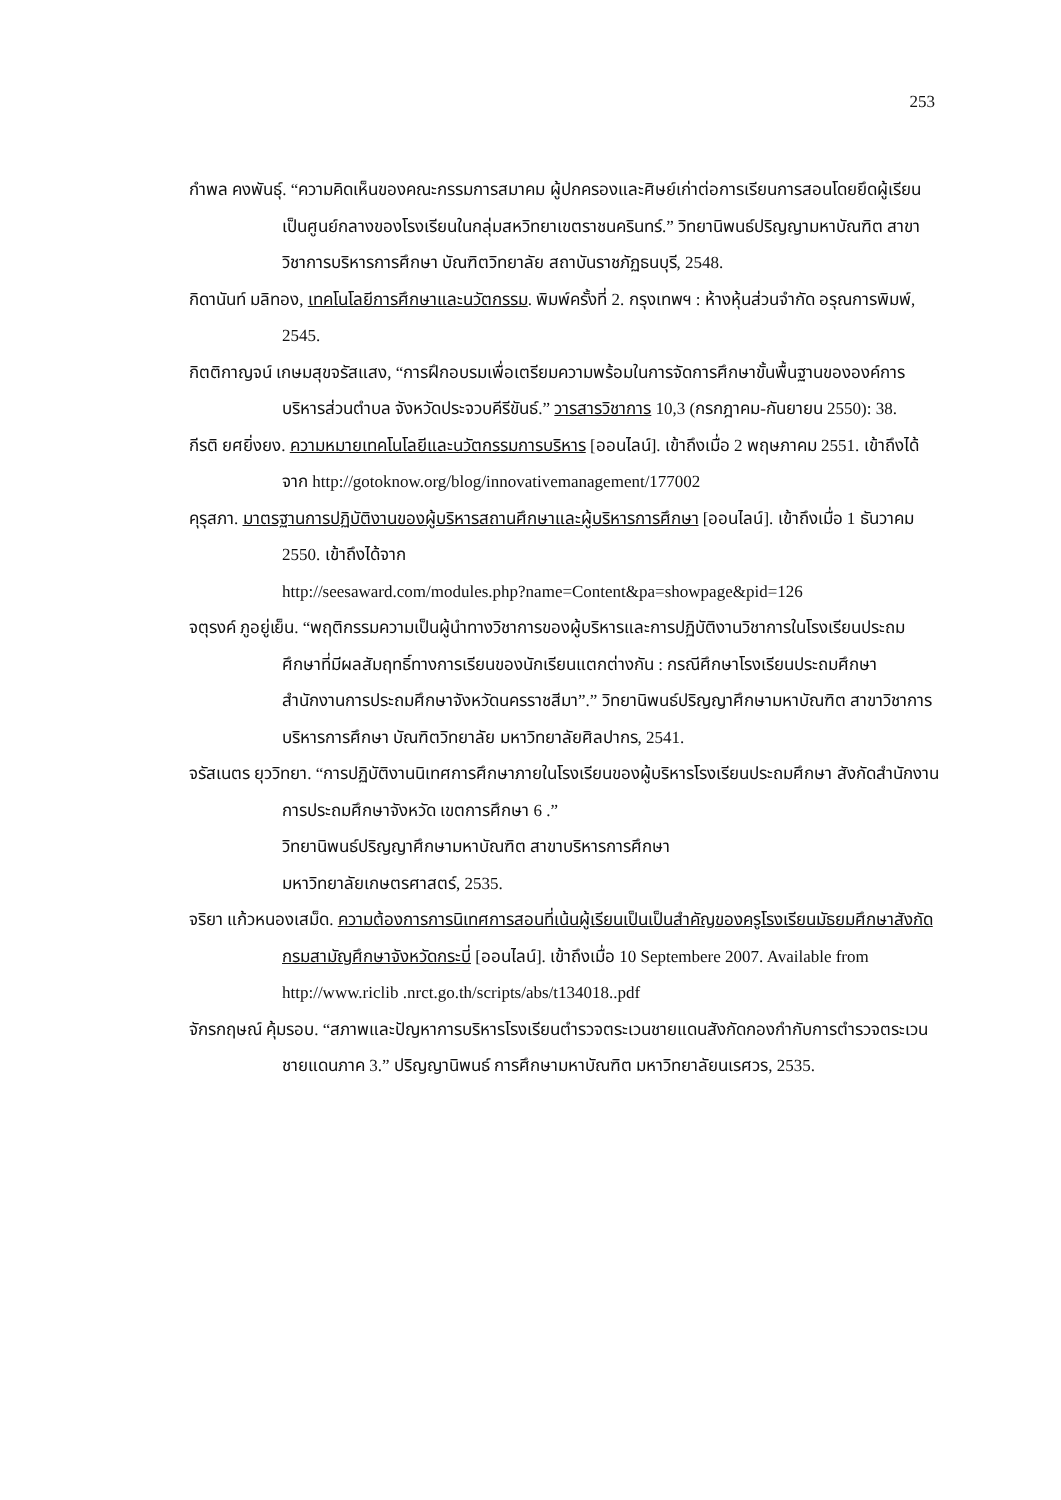253
กำพล คงพันธุ์. “ความคิดเห็นของคณะกรรมการสมาคม ผู้ปกครองและศิษย์เก่าต่อการเรียนการสอนโดยยึดผู้เรียนเป็นศูนย์กลางของโรงเรียนในกลุ่มสหวิทยาเขตราชนครินทร์.” วิทยานิพนธ์ปริญญามหาบัณฑิต สาขาวิชาการบริหารการศึกษา บัณฑิตวิทยาลัย สถาบันราชภัฏธนบุรี, 2548.
กิดานันท์ มลิทอง, เทคโนโลยีการศึกษาและนวัตกรรม. พิมพ์ครั้งที่ 2. กรุงเทพฯ : ห้างหุ้นส่วนจำกัด อรุณการพิมพ์, 2545.
กิตติกาญจน์ เกษมสุขจรัสแสง, “การฝึกอบรมเพื่อเตรียมความพร้อมในการจัดการศึกษาขั้นพื้นฐานขององค์การบริหารส่วนตำบล จังหวัดประจวบคีรีขันธ์.” วารสารวิชาการ 10,3 (กรกฎาคม-กันยายน 2550): 38.
กีรติ ยศยิ่งยง. ความหมายเทคโนโลยีและนวัตกรรมการบริหาร [ออนไลน์]. เข้าถึงเมื่อ 2 พฤษภาคม 2551. เข้าถึงได้จาก http://gotoknow.org/blog/innovativemanagement/177002
คุรุสภา. มาตรฐานการปฏิบัติงานของผู้บริหารสถานศึกษาและผู้บริหารการศึกษา [ออนไลน์]. เข้าถึงเมื่อ 1 ธันวาคม 2550. เข้าถึงได้จาก
http://seesaward.com/modules.php?name=Content&pa=showpage&pid=126
จตุรงค์ ภูอยู่เย็น. “พฤติกรรมความเป็นผู้นำทางวิชาการของผู้บริหารและการปฏิบัติงานวิชาการในโรงเรียนประถมศึกษาที่มีผลสัมฤทธิ์ทางการเรียนของนักเรียนแตกต่างกัน : กรณีศึกษาโรงเรียนประถมศึกษา สำนักงานการประถมศึกษาจังหวัดนครราชสีมา”.” วิทยานิพนธ์ปริญญาศึกษามหาบัณฑิต สาขาวิชาการบริหารการศึกษา บัณฑิตวิทยาลัย มหาวิทยาลัยศิลปากร, 2541.
จรัสเนตร ยุววิทยา. “การปฏิบัติงานนิเทศการศึกษาภายในโรงเรียนของผู้บริหารโรงเรียนประถมศึกษา สังกัดสำนักงานการประถมศึกษาจังหวัด เขตการศึกษา 6 .”
วิทยานิพนธ์ปริญญาศึกษามหาบัณฑิต สาขาบริหารการศึกษา
มหาวิทยาลัยเกษตรศาสตร์, 2535.
จริยา แก้วหนองเสม็ด. ความต้องการการนิเทศการสอนที่เน้นผู้เรียนเป็นเป็นสำคัญของครูโรงเรียนมัธยมศึกษาสังกัดกรมสามัญศึกษาจังหวัดกระบี่ [ออนไลน์]. เข้าถึงเมื่อ 10 Septembere 2007. Available from
http://www.riclib .nrct.go.th/scripts/abs/t134018..pdf
จักรกฤษณ์ คุ้มรอบ. “สภาพและปัญหาการบริหารโรงเรียนตำรวจตระเวนชายแดนสังกัดกองกำกับการตำรวจตระเวนชายแดนภาค 3.” ปริญญานิพนธ์ การศึกษามหาบัณฑิต มหาวิทยาลัยนเรศวร, 2535.